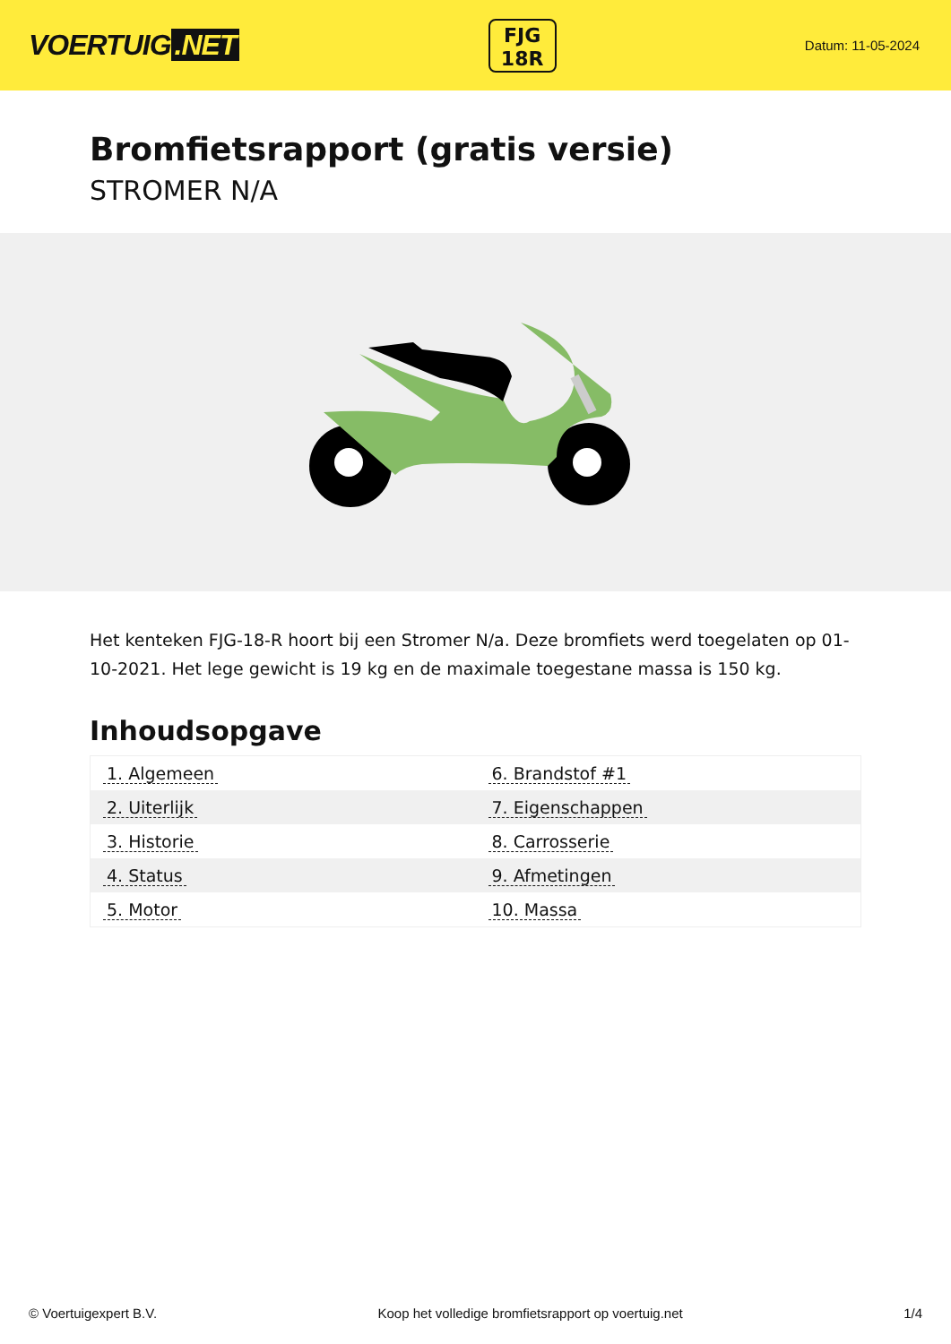VOERTUIG.NET
FJG
18R
Datum: 11-05-2024
Bromfietsrapport (gratis versie)
STROMER N/A
Het kenteken FJG-18-R hoort bij een Stromer N/a. Deze bromfiets werd toegelaten op 01-10-2021. Het lege gewicht is 19 kg en de maximale toegestane massa is 150 kg.
Inhoudsopgave
| 1. Algemeen | 6. Brandstof #1 |
| 2. Uiterlijk | 7. Eigenschappen |
| 3. Historie | 8. Carrosserie |
| 4. Status | 9. Afmetingen |
| 5. Motor | 10. Massa |
© Voertuigexpert B.V. Koop het volledige bromfietsrapport op voertuig.net 1/4